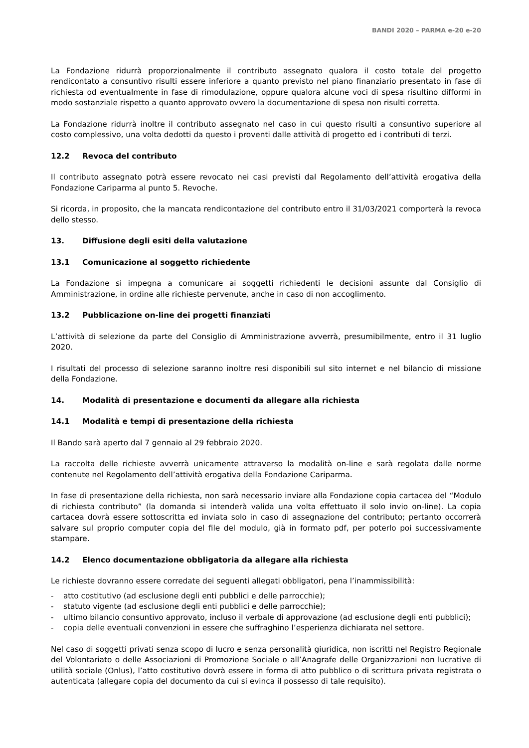BANDI 2020 – PARMA e-20 e-20
La Fondazione ridurrà proporzionalmente il contributo assegnato qualora il costo totale del progetto rendicontato a consuntivo risulti essere inferiore a quanto previsto nel piano finanziario presentato in fase di richiesta od eventualmente in fase di rimodulazione, oppure qualora alcune voci di spesa risultino difformi in modo sostanziale rispetto a quanto approvato ovvero la documentazione di spesa non risulti corretta.
La Fondazione ridurrà inoltre il contributo assegnato nel caso in cui questo risulti a consuntivo superiore al costo complessivo, una volta dedotti da questo i proventi dalle attività di progetto ed i contributi di terzi.
12.2 Revoca del contributo
Il contributo assegnato potrà essere revocato nei casi previsti dal Regolamento dell’attività erogativa della Fondazione Cariparma al punto 5. Revoche.
Si ricorda, in proposito, che la mancata rendicontazione del contributo entro il 31/03/2021 comporterà la revoca dello stesso.
13. Diffusione degli esiti della valutazione
13.1 Comunicazione al soggetto richiedente
La Fondazione si impegna a comunicare ai soggetti richiedenti le decisioni assunte dal Consiglio di Amministrazione, in ordine alle richieste pervenute, anche in caso di non accoglimento.
13.2 Pubblicazione on-line dei progetti finanziati
L’attività di selezione da parte del Consiglio di Amministrazione avverrà, presumibilmente, entro il 31 luglio 2020.
I risultati del processo di selezione saranno inoltre resi disponibili sul sito internet e nel bilancio di missione della Fondazione.
14. Modalità di presentazione e documenti da allegare alla richiesta
14.1 Modalità e tempi di presentazione della richiesta
Il Bando sarà aperto dal 7 gennaio al 29 febbraio 2020.
La raccolta delle richieste avverrà unicamente attraverso la modalità on-line e sarà regolata dalle norme contenute nel Regolamento dell’attività erogativa della Fondazione Cariparma.
In fase di presentazione della richiesta, non sarà necessario inviare alla Fondazione copia cartacea del “Modulo di richiesta contributo” (la domanda si intenderà valida una volta effettuato il solo invio on-line). La copia cartacea dovrà essere sottoscritta ed inviata solo in caso di assegnazione del contributo; pertanto occorrerà salvare sul proprio computer copia del file del modulo, già in formato pdf, per poterlo poi successivamente stampare.
14.2 Elenco documentazione obbligatoria da allegare alla richiesta
Le richieste dovranno essere corredate dei seguenti allegati obbligatori, pena l’inammissibilità:
- atto costitutivo (ad esclusione degli enti pubblici e delle parrocchie);
- statuto vigente (ad esclusione degli enti pubblici e delle parrocchie);
- ultimo bilancio consuntivo approvato, incluso il verbale di approvazione (ad esclusione degli enti pubblici);
- copia delle eventuali convenzioni in essere che suffraghino l’esperienza dichiarata nel settore.
Nel caso di soggetti privati senza scopo di lucro e senza personalità giuridica, non iscritti nel Registro Regionale del Volontariato o delle Associazioni di Promozione Sociale o all’Anagrafe delle Organizzazioni non lucrative di utilità sociale (Onlus), l’atto costitutivo dovrà essere in forma di atto pubblico o di scrittura privata registrata o autenticata (allegare copia del documento da cui si evinca il possesso di tale requisito).